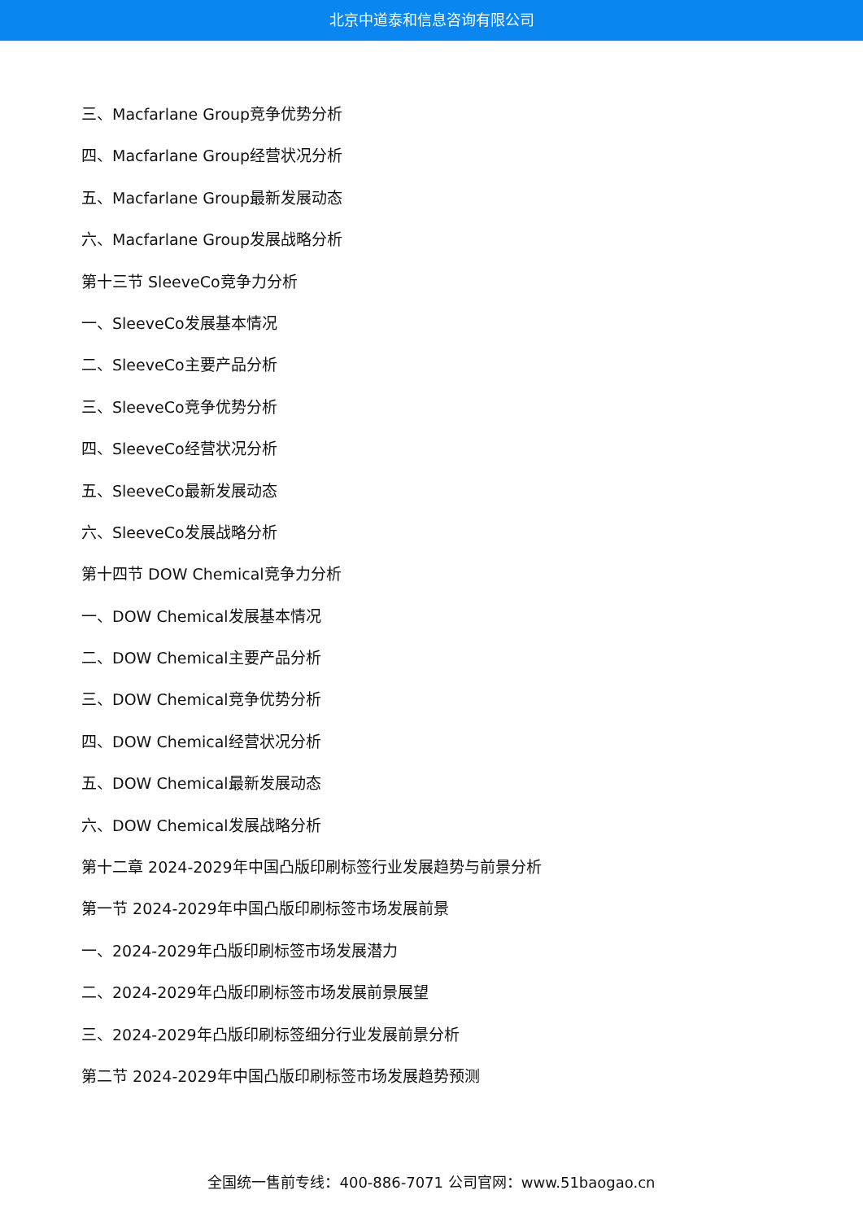北京中道泰和信息咨询有限公司
三、Macfarlane Group竞争优势分析
四、Macfarlane Group经营状况分析
五、Macfarlane Group最新发展动态
六、Macfarlane Group发展战略分析
第十三节 SleeveCo竞争力分析
一、SleeveCo发展基本情况
二、SleeveCo主要产品分析
三、SleeveCo竞争优势分析
四、SleeveCo经营状况分析
五、SleeveCo最新发展动态
六、SleeveCo发展战略分析
第十四节 DOW Chemical竞争力分析
一、DOW Chemical发展基本情况
二、DOW Chemical主要产品分析
三、DOW Chemical竞争优势分析
四、DOW Chemical经营状况分析
五、DOW Chemical最新发展动态
六、DOW Chemical发展战略分析
第十二章 2024-2029年中国凸版印刷标签行业发展趋势与前景分析
第一节 2024-2029年中国凸版印刷标签市场发展前景
一、2024-2029年凸版印刷标签市场发展潜力
二、2024-2029年凸版印刷标签市场发展前景展望
三、2024-2029年凸版印刷标签细分行业发展前景分析
第二节 2024-2029年中国凸版印刷标签市场发展趋势预测
全国统一售前专线：400-886-7071 公司官网：www.51baogao.cn